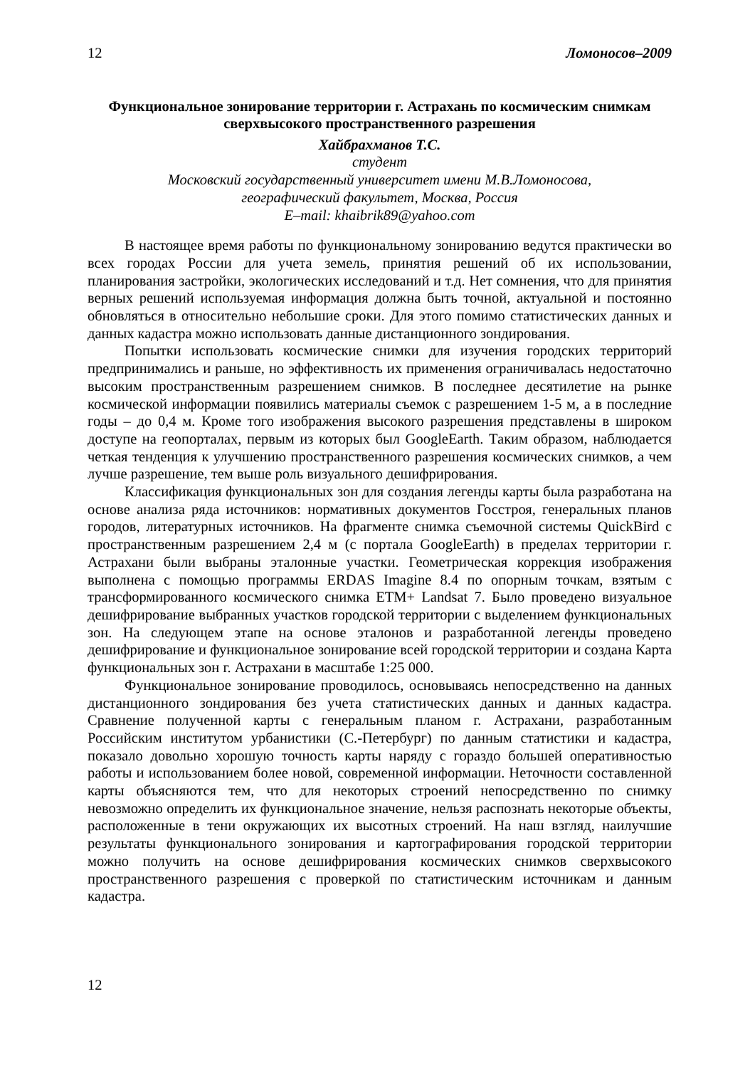12 Ломоносов–2009
Функциональное зонирование территории г. Астрахань по космическим снимкам сверхвысокого пространственного разрешения
Хайбрахманов Т.С.
студент
Московский государственный университет имени М.В.Ломоносова,
географический факультет, Москва, Россия
E–mail: khaibrik89@yahoo.com
В настоящее время работы по функциональному зонированию ведутся практически во всех городах России для учета земель, принятия решений об их использовании, планирования застройки, экологических исследований и т.д. Нет сомнения, что для принятия верных решений используемая информация должна быть точной, актуальной и постоянно обновляться в относительно небольшие сроки. Для этого помимо статистических данных и данных кадастра можно использовать данные дистанционного зондирования.
Попытки использовать космические снимки для изучения городских территорий предпринимались и раньше, но эффективность их применения ограничивалась недостаточно высоким пространственным разрешением снимков. В последнее десятилетие на рынке космической информации появились материалы съемок с разрешением 1-5 м, а в последние годы – до 0,4 м. Кроме того изображения высокого разрешения представлены в широком доступе на геопорталах, первым из которых был GoogleEarth. Таким образом, наблюдается четкая тенденция к улучшению пространственного разрешения космических снимков, а чем лучше разрешение, тем выше роль визуального дешифрирования.
Классификация функциональных зон для создания легенды карты была разработана на основе анализа ряда источников: нормативных документов Госстроя, генеральных планов городов, литературных источников. На фрагменте снимка съемочной системы QuickBird с пространственным разрешением 2,4 м (с портала GoogleEarth) в пределах территории г. Астрахани были выбраны эталонные участки. Геометрическая коррекция изображения выполнена с помощью программы ERDAS Imagine 8.4 по опорным точкам, взятым с трансформированного космического снимка ETM+ Landsat 7. Было проведено визуальное дешифрирование выбранных участков городской территории с выделением функциональных зон. На следующем этапе на основе эталонов и разработанной легенды проведено дешифрирование и функциональное зонирование всей городской территории и создана Карта функциональных зон г. Астрахани в масштабе 1:25 000.
Функциональное зонирование проводилось, основываясь непосредственно на данных дистанционного зондирования без учета статистических данных и данных кадастра. Сравнение полученной карты с генеральным планом г. Астрахани, разработанным Российским институтом урбанистики (С.-Петербург) по данным статистики и кадастра, показало довольно хорошую точность карты наряду с гораздо большей оперативностью работы и использованием более новой, современной информации. Неточности составленной карты объясняются тем, что для некоторых строений непосредственно по снимку невозможно определить их функциональное значение, нельзя распознать некоторые объекты, расположенные в тени окружающих их высотных строений. На наш взгляд, наилучшие результаты функционального зонирования и картографирования городской территории можно получить на основе дешифрирования космических снимков сверхвысокого пространственного разрешения с проверкой по статистическим источникам и данным кадастра.
12